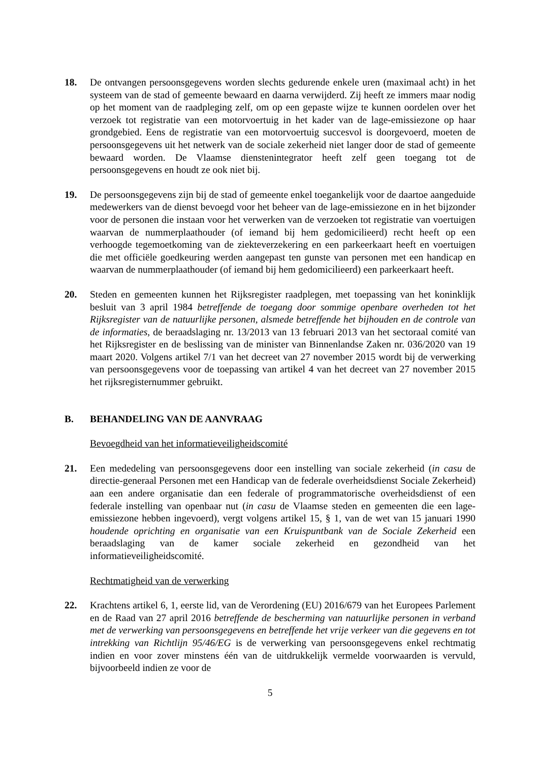18. De ontvangen persoonsgegevens worden slechts gedurende enkele uren (maximaal acht) in het systeem van de stad of gemeente bewaard en daarna verwijderd. Zij heeft ze immers maar nodig op het moment van de raadpleging zelf, om op een gepaste wijze te kunnen oordelen over het verzoek tot registratie van een motorvoertuig in het kader van de lage-emissiezone op haar grondgebied. Eens de registratie van een motorvoertuig succesvol is doorgevoerd, moeten de persoonsgegevens uit het netwerk van de sociale zekerheid niet langer door de stad of gemeente bewaard worden. De Vlaamse dienstenintegrator heeft zelf geen toegang tot de persoonsgegevens en houdt ze ook niet bij.
19. De persoonsgegevens zijn bij de stad of gemeente enkel toegankelijk voor de daartoe aangeduide medewerkers van de dienst bevoegd voor het beheer van de lage-emissiezone en in het bijzonder voor de personen die instaan voor het verwerken van de verzoeken tot registratie van voertuigen waarvan de nummerplaathouder (of iemand bij hem gedomicilieerd) recht heeft op een verhoogde tegemoetkoming van de ziekteverzekering en een parkeerkaart heeft en voertuigen die met officiële goedkeuring werden aangepast ten gunste van personen met een handicap en waarvan de nummerplaathouder (of iemand bij hem gedomicilieerd) een parkeerkaart heeft.
20. Steden en gemeenten kunnen het Rijksregister raadplegen, met toepassing van het koninklijk besluit van 3 april 1984 betreffende de toegang door sommige openbare overheden tot het Rijksregister van de natuurlijke personen, alsmede betreffende het bijhouden en de controle van de informaties, de beraadslaging nr. 13/2013 van 13 februari 2013 van het sectoraal comité van het Rijksregister en de beslissing van de minister van Binnenlandse Zaken nr. 036/2020 van 19 maart 2020. Volgens artikel 7/1 van het decreet van 27 november 2015 wordt bij de verwerking van persoonsgegevens voor de toepassing van artikel 4 van het decreet van 27 november 2015 het rijksregisternummer gebruikt.
B. BEHANDELING VAN DE AANVRAAG
Bevoegdheid van het informatieveiligheidscomité
21. Een mededeling van persoonsgegevens door een instelling van sociale zekerheid (in casu de directie-generaal Personen met een Handicap van de federale overheidsdienst Sociale Zekerheid) aan een andere organisatie dan een federale of programmatorische overheidsdienst of een federale instelling van openbaar nut (in casu de Vlaamse steden en gemeenten die een lage-emissiezone hebben ingevoerd), vergt volgens artikel 15, § 1, van de wet van 15 januari 1990 houdende oprichting en organisatie van een Kruispuntbank van de Sociale Zekerheid een beraadslaging van de kamer sociale zekerheid en gezondheid van het informatieveiligheidscomité.
Rechtmatigheid van de verwerking
22. Krachtens artikel 6, 1, eerste lid, van de Verordening (EU) 2016/679 van het Europees Parlement en de Raad van 27 april 2016 betreffende de bescherming van natuurlijke personen in verband met de verwerking van persoonsgegevens en betreffende het vrije verkeer van die gegevens en tot intrekking van Richtlijn 95/46/EG is de verwerking van persoonsgegevens enkel rechtmatig indien en voor zover minstens één van de uitdrukkelijk vermelde voorwaarden is vervuld, bijvoorbeeld indien ze voor de
5